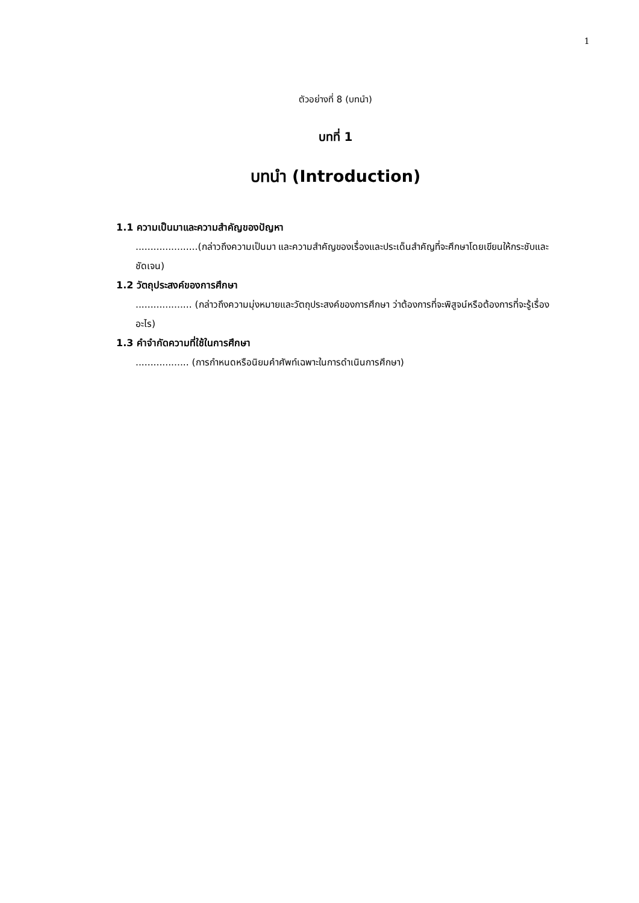1
ตัวอย่างที่ 8 (บทนำ)
บทที่ 1
บทนำ (Introduction)
1.1 ความเป็นมาและความสำคัญของปัญหา
.....................(กล่าวถึงความเป็นมา และความสำคัญของเรื่องและประเด็นสำคัญที่จะศึกษาโดยเขียนให้กระชับและชัดเจน)
1.2 วัตถุประสงค์ของการศึกษา
................... (กล่าวถึงความมุ่งหมายและวัตถุประสงค์ของการศึกษา ว่าต้องการที่จะพิสูจน์หรือต้องการที่จะรู้เรื่องอะไร)
1.3 คำจำกัดความที่ใช้ในการศึกษา
.................. (การกำหนดหรือนิยมคำศัพท์เฉพาะในการดำเนินการศึกษา)